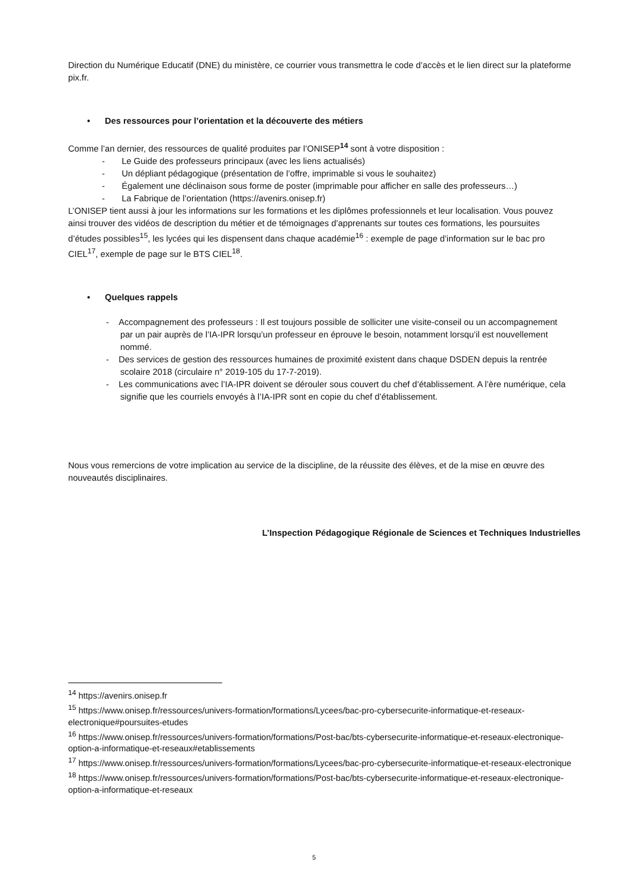Direction du Numérique Educatif (DNE) du ministère, ce courrier vous transmettra le code d’accès et le lien direct sur la plateforme pix.fr.
• Des ressources pour l’orientation et la découverte des métiers
Comme l’an dernier, des ressources de qualité produites par l’ONISEP<sup>14</sup> sont à votre disposition :
- Le Guide des professeurs principaux (avec les liens actualisés)
- Un dépliant pédagogique (présentation de l’offre, imprimable si vous le souhaitez)
- Également une déclinaison sous forme de poster (imprimable pour afficher en salle des professeurs…)
- La Fabrique de l’orientation (https://avenirs.onisep.fr)
L’ONISEP tient aussi à jour les informations sur les formations et les diplômes professionnels et leur localisation. Vous pouvez ainsi trouver des vidéos de description du métier et de témoignages d’apprenants sur toutes ces formations, les poursuites d’études possibles<sup>15</sup>, les lycées qui les dispensent dans chaque académie<sup>16</sup> : exemple de page d’information sur le bac pro CIEL<sup>17</sup>, exemple de page sur le BTS CIEL<sup>18</sup>.
• Quelques rappels
- Accompagnement des professeurs : Il est toujours possible de solliciter une visite-conseil ou un accompagnement par un pair auprès de l’IA-IPR lorsqu’un professeur en éprouve le besoin, notamment lorsqu’il est nouvellement nommé.
- Des services de gestion des ressources humaines de proximité existent dans chaque DSDEN depuis la rentrée scolaire 2018 (circulaire n° 2019-105 du 17-7-2019).
- Les communications avec l’IA-IPR doivent se dérouler sous couvert du chef d’établissement. A l’ère numérique, cela signifie que les courriels envoyés à l’IA-IPR sont en copie du chef d’établissement.
Nous vous remercions de votre implication au service de la discipline, de la réussite des élèves, et de la mise en œuvre des nouveautés disciplinaires.
L’Inspection Pédagogique Régionale de Sciences et Techniques Industrielles
<sup>14</sup> https://avenirs.onisep.fr
<sup>15</sup> https://www.onisep.fr/ressources/univers-formation/formations/Lycees/bac-pro-cybersecurite-informatique-et-reseaux-electronique#poursuites-etudes
<sup>16</sup> https://www.onisep.fr/ressources/univers-formation/formations/Post-bac/bts-cybersecurite-informatique-et-reseaux-electronique-option-a-informatique-et-reseaux#etablissements
<sup>17</sup> https://www.onisep.fr/ressources/univers-formation/formations/Lycees/bac-pro-cybersecurite-informatique-et-reseaux-electronique
<sup>18</sup> https://www.onisep.fr/ressources/univers-formation/formations/Post-bac/bts-cybersecurite-informatique-et-reseaux-electronique-option-a-informatique-et-reseaux
5